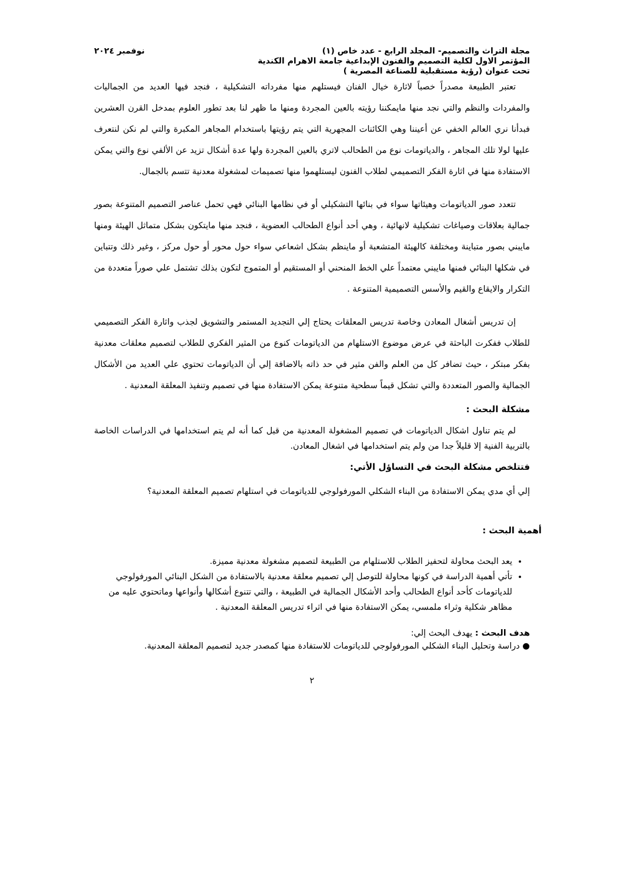مجلة التراث والتصميم- المجلد الرابع - عدد خاص (١) نوفمبر ٢٠٢٤
المؤتمر الاول لكلية التصميم والفنون الإبداعية جامعة الاهرام الكندية
تحت عنوان (رؤية مستقبلية للصناعة المصرية )
تعتبر الطبيعة مصدراً خصباً لاثارة خيال الفنان فيستلهم منها مفرداته التشكيلية ، فنجد فيها العديد من الجماليات والمفردات والنظم والتي نجد منها مايمكننا رؤيته بالعين المجردة ومنها ما ظهر لنا بعد تطور العلوم بمدخل القرن العشرين فبدأنا نري العالم الخفي عن أعيننا وهي الكائنات المجهرية التي يتم رؤيتها باستخدام المجاهر المكبرة والتي لم نكن لنتعرف عليها لولا تلك المجاهر ، والدياتومات نوع من الطحالب لاتري بالعين المجردة ولها عدة أشكال تزيد عن الألفي نوع والتي يمكن الاستفادة منها في اثارة الفكر التصميمي لطلاب الفنون ليستلهموا منها تصميمات لمشغولة معدنية تتسم بالجمال.
تتعدد صور الدياتومات وهيئاتها سواء في بنائها التشكيلي أو في نظامها البنائي فهي تحمل عناصر التصميم المتنوعة بصور جمالية بعلاقات وصياغات تشكيلية لانهائية ، وهي أحد أنواع الطحالب العضوية ، فنجد منها مايتكون بشكل متماثل الهيئة ومنها مايبني بصور متباينة ومختلفة كالهيئة المتشعبة أو ماينظم بشكل اشعاعي سواء حول محور أو حول مركز ، وغير ذلك وتتباين في شكلها البنائي فمنها مايبني معتمداً علي الخط المنحني أو المستقيم أو المتموج لتكون بذلك تشتمل علي صوراً متعددة من التكرار والايقاع والقيم والأسس التصميمية المتنوعة .
إن تدريس أشغال المعادن وخاصة تدريس المعلقات يحتاج إلي التجديد المستمر والتشويق لجذب واثارة الفكر التصميمي للطلاب ففكرت الباحثة في عرض موضوع الاستلهام من الدياتومات كنوع من المثير الفكري للطلاب لتصميم معلقات معدنية بفكر مبتكر ، حيث تضافر كل من العلم والفن مثير في حد ذاته بالاضافة إلي أن الدياتومات تحتوي علي العديد من الأشكال الجمالية والصور المتعددة والتي تشكل قيماً سطحية متنوعة يمكن الاستفادة منها في تصميم وتنفيذ المعلقة المعدنية .
مشكلة البحث :
لم يتم تناول اشكال الدياتومات في تصميم المشغولة المعدنية من قبل كما أنه لم يتم استخدامها في الدراسات الخاصة بالتربية الفنية إلا قليلاً جدا من ولم يتم استخدامها في اشغال المعادن.
فتتلخص مشكلة البحث في التساؤل الأتي:
إلي أي مدي يمكن الاستفادة من البناء الشكلي المورفولوجي للدياتومات في استلهام تصميم المعلقة المعدنية؟
أهمية البحث :
يعد البحث محاولة لتحفيز الطلاب للاستلهام من الطبيعة لتصميم مشغولة معدنية مميزة.
تأتي أهمية الدراسة في كونها محاولة للتوصل إلي تصميم معلقة معدنية بالاستفادة من الشكل البنائي المورفولوجي للدياتومات كأحد أنواع الطحالب وأحد الأشكال الجمالية في الطبيعة ، والتي تتنوع أشكالها وأنواعها وماتحتوي عليه من مظاهر شكلية وثراء ملمسي، يمكن الاستفادة منها في اثراء تدريس المعلقة المعدنية .
هدف البحث : يهدف البحث إلي:
● دراسة وتحليل البناء الشكلي المورفولوجي للدياتومات للاستفادة منها كمصدر جديد لتصميم المعلقة المعدنية.
٢